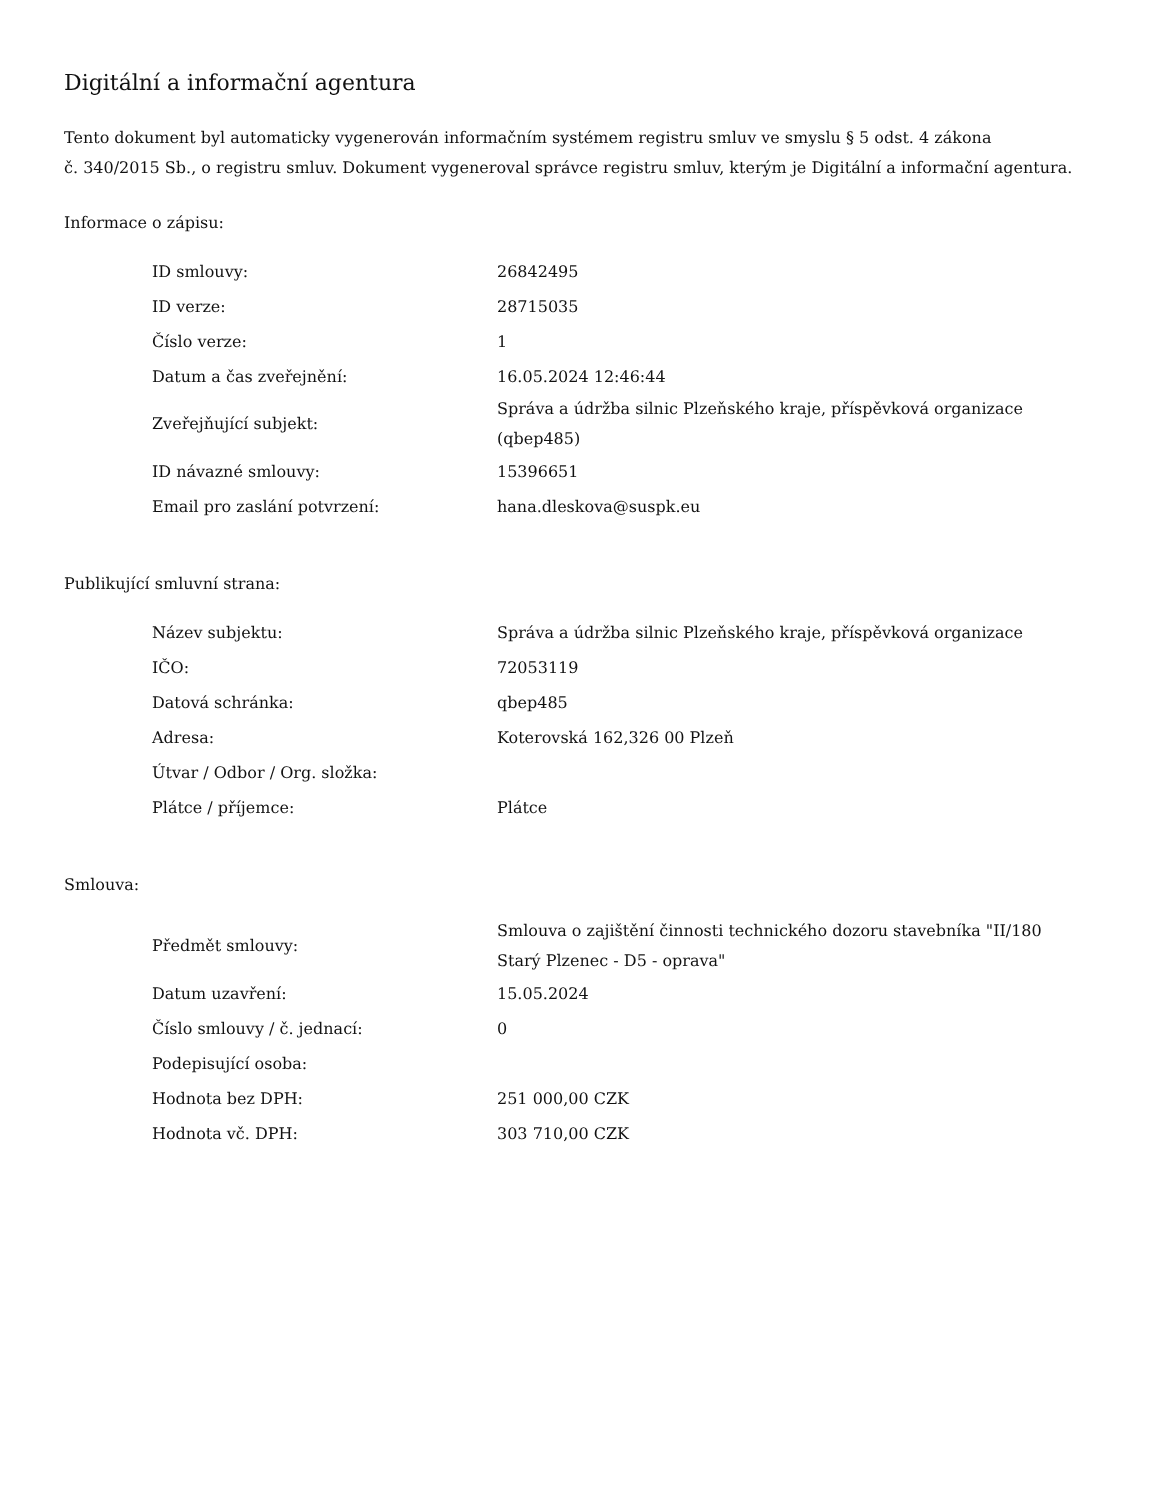Digitální a informační agentura
Tento dokument byl automaticky vygenerován informačním systémem registru smluv ve smyslu § 5 odst. 4 zákona
č. 340/2015 Sb., o registru smluv. Dokument vygeneroval správce registru smluv, kterým je Digitální a informační agentura.
Informace o zápisu:
| ID smlouvy: | 26842495 |
| ID verze: | 28715035 |
| Číslo verze: | 1 |
| Datum a čas zveřejnění: | 16.05.2024 12:46:44 |
| Zveřejňující subjekt: | Správa a údržba silnic Plzeňského kraje, příspěvková organizace (qbep485) |
| ID návazné smlouvy: | 15396651 |
| Email pro zaslání potvrzení: | hana.dleskova@suspk.eu |
Publikující smluvní strana:
| Název subjektu: | Správa a údržba silnic Plzeňského kraje, příspěvková organizace |
| IČO: | 72053119 |
| Datová schránka: | qbep485 |
| Adresa: | Koterovská 162,326 00 Plzeň |
| Útvar / Odbor / Org. složka: | |
| Plátce / příjemce: | Plátce |
Smlouva:
| Předmět smlouvy: | Smlouva o zajištění činnosti technického dozoru stavebníka "II/180 Starý Plzenec - D5 - oprava" |
| Datum uzavření: | 15.05.2024 |
| Číslo smlouvy / č. jednací: | 0 |
| Podepisující osoba: | |
| Hodnota bez DPH: | 251 000,00 CZK |
| Hodnota vč. DPH: | 303 710,00 CZK |